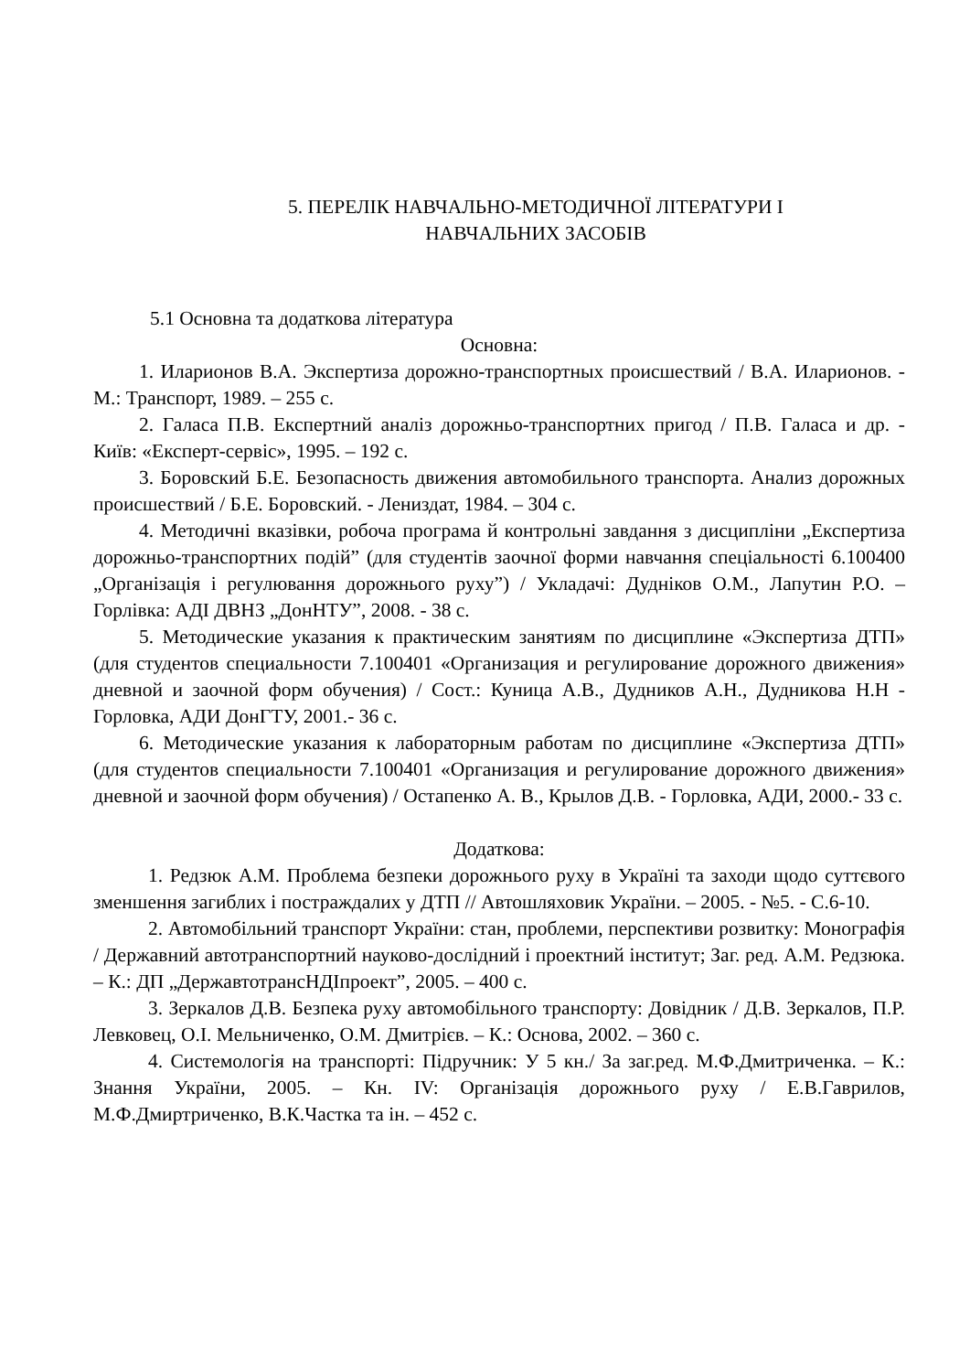5. ПЕРЕЛІК НАВЧАЛЬНО-МЕТОДИЧНОЇ ЛІТЕРАТУРИ І
НАВЧАЛЬНИХ ЗАСОБІВ
5.1 Основна та додаткова література
Основна:
1. Иларионов В.А. Экспертиза дорожно-транспортных происшествий / В.А. Иларионов. - М.: Транспорт, 1989. – 255 с.
2. Галаса П.В. Експертний аналіз дорожньо-транспортних пригод / П.В. Галаса и др. - Київ: «Експерт-сервіс», 1995. – 192 с.
3. Боровский Б.Е. Безопасность движения автомобильного транспорта. Анализ дорожных происшествий / Б.Е. Боровский. - Лениздат, 1984. – 304 с.
4. Методичні вказівки, робоча програма й контрольні завдання з дисципліни „Експертиза дорожньо-транспортних подій” (для студентів заочної форми навчання спеціальності 6.100400 „Організація і регулювання дорожнього руху”) / Укладачі: Дудніков О.М., Лапутин Р.О. – Горлівка: АДІ ДВНЗ „ДонНТУ”, 2008. - 38 с.
5. Методические указания к практическим занятиям по дисциплине «Экспертиза ДТП» (для студентов специальности 7.100401 «Организация и регулирование дорожного движения» дневной и заочной форм обучения) / Сост.: Куница А.В., Дудников А.Н., Дудникова Н.Н - Горловка, АДИ ДонГТУ, 2001.- 36 с.
6. Методические указания к лабораторным работам по дисциплине «Экспертиза ДТП» (для студентов специальности 7.100401 «Организация и регулирование дорожного движения» дневной и заочной форм обучения) / Остапенко А. В., Крылов Д.В. - Горловка, АДИ, 2000.- 33 с.
Додаткова:
1. Редзюк А.М. Проблема безпеки дорожнього руху в Україні та заходи щодо суттєвого зменшення загиблих і постраждалих у ДТП // Автошляховик України. – 2005. - №5. - С.6-10.
2. Автомобільний транспорт України: стан, проблеми, перспективи розвитку: Монографія / Державний автотранспортний науково-дослідний і проектний інститут; Заг. ред. А.М. Редзюка. – К.: ДП „ДержавтотрансНДІпроект”, 2005. – 400 с.
3. Зеркалов Д.В. Безпека руху автомобільного транспорту: Довідник / Д.В. Зеркалов, П.Р. Левковец, О.І. Мельниченко, О.М. Дмитрієв. – К.: Основа, 2002. – 360 с.
4. Системологія на транспорті: Підручник: У 5 кн./ За заг.ред. М.Ф.Дмитриченка. – К.: Знання України, 2005. – Кн. IV: Організація дорожнього руху / Е.В.Гаврилов, М.Ф.Дмиртриченко, В.К.Частка та ін. – 452 с.